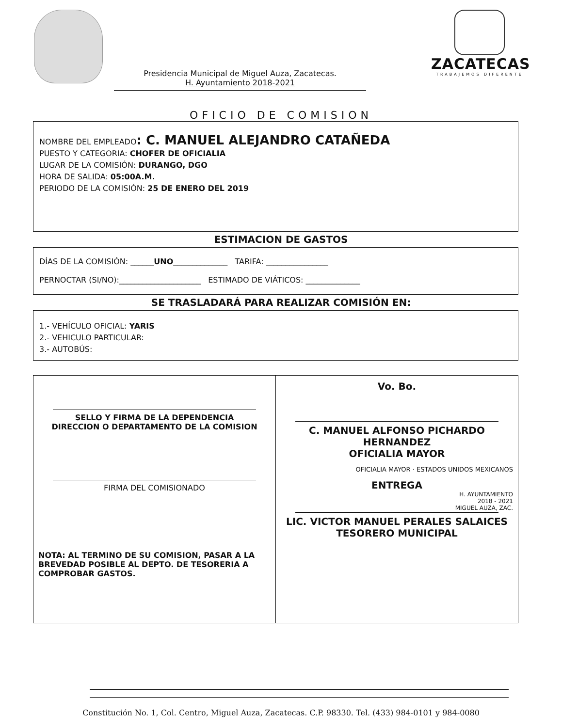ZACATECAS
TRABAJEMOS DIFERENTE
Presidencia Municipal de Miguel Auza, Zacatecas.
H. Ayuntamiento 2018-2021
OFICIO DE COMISION
NOMBRE DEL EMPLEADO: C. MANUEL ALEJANDRO CATAÑEDA
PUESTO Y CATEGORIA: CHOFER DE OFICIALIA
LUGAR DE LA COMISIÓN: DURANGO, DGO
HORA DE SALIDA: 05:00A.M.
PERIODO DE LA COMISIÓN: 25 DE ENERO DEL 2019
ESTIMACION DE GASTOS
DÍAS DE LA COMISIÓN: ______UNO______________ TARIFA: ________________
PERNOCTAR (SI/NO):_____________________ ESTIMADO DE VIÁTICOS: ______________
SE TRASLADARÁ PARA REALIZAR COMISIÓN EN:
1.- VEHÍCULO OFICIAL: YARIS
2.- VEHICULO PARTICULAR:
3.- AUTOBÚS:
SELLO Y FIRMA DE LA DEPENDENCIA
DIRECCION O DEPARTAMENTO DE LA COMISION
FIRMA DEL COMISIONADO
NOTA: AL TERMINO DE SU COMISION, PASAR A LA BREVEDAD POSIBLE AL DEPTO. DE TESORERIA A COMPROBAR GASTOS.
Vo. Bo.
C. MANUEL ALFONSO PICHARDO
HERNANDEZ
OFICIALIA MAYOR
OFICIALIA MAYOR · ESTADOS UNIDOS MEXICANOS
ENTREGA
H. AYUNTAMIENTO
2018 - 2021
MIGUEL AUZA, ZAC.
LIC. VICTOR MANUEL PERALES SALAICES
TESORERO MUNICIPAL
Constitución No. 1, Col. Centro, Miguel Auza, Zacatecas. C.P. 98330. Tel. (433) 984-0101 y 984-0080